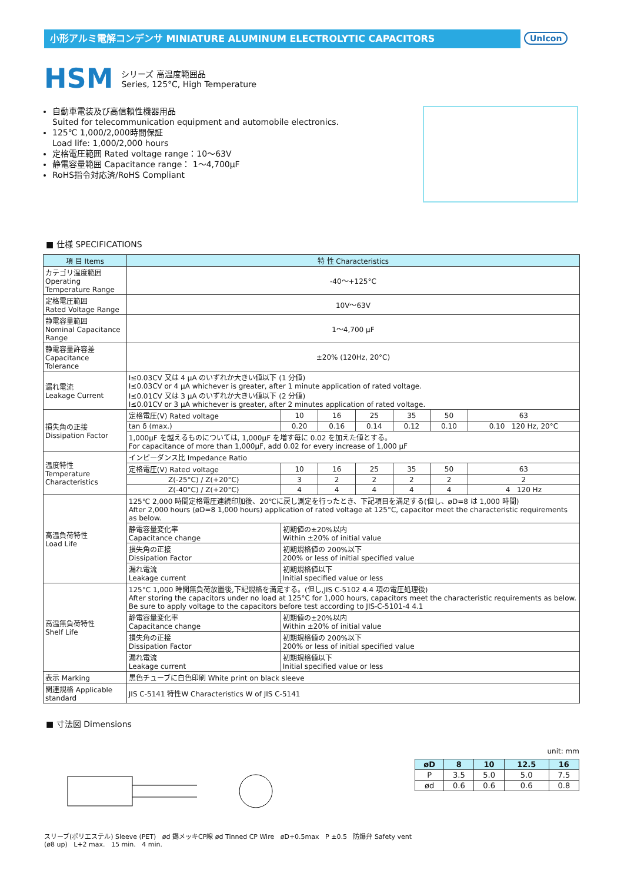小形アルミ電解コンデンサ MINIATURE ALUMINUM ELECTROLYTIC CAPACITORS
UnIcon
HSM
シリーズ 高温度範囲品
Series, 125°C, High Temperature
自動車電装及び高信頼性機器用品
Suited for telecommunication equipment and automobile electronics.
125℃ 1,000/2,000時間保証
Load life: 1,000/2,000 hours
定格電圧範囲 Rated voltage range：10～63V
静電容量範囲 Capacitance range： 1～4,700µF
RoHS指令対応済/RoHS Compliant
■ 仕様 SPECIFICATIONS
| 項 目 Items | 特 性 Characteristics | | | | | | |
| --- | --- | --- | --- | --- | --- | --- | --- |
| カテゴリ温度範囲 Operating Temperature Range | -40～+125°C | | | | | | |
| 定格電圧範囲 Rated Voltage Range | 10V～63V | | | | | | |
| 静電容量範囲 Nominal Capacitance Range | 1～4,700 µF | | | | | | |
| 静電容量許容差 Capacitance Tolerance | ±20% (120Hz, 20°C) | | | | | | |
| 漏れ電流 Leakage Current | I≤0.03CV 又は 4 µA のいずれか大きい値以下 (1 分値) I≤0.03CV or 4 µA whichever is greater, after 1 minute application of rated voltage. I≤0.01CV 又は 3 µA のいずれか大きい値以下 (2 分値) I≤0.01CV or 3 µA whichever is greater, after 2 minutes application of rated voltage. | | | | | | |
| 損失角の正接 Dissipation Factor | 定格電圧(V) Rated voltage | 10 | 16 | 25 | 35 | 50 | 63 |
| | tan δ (max.) | 0.20 | 0.16 | 0.14 | 0.12 | 0.10 | 0.10 120 Hz, 20°C |
| | 1,000µF を越えるものについては, 1,000µF を増す毎に 0.02 を加えた値とする。 For capacitance of more than 1,000µF, add 0.02 for every increase of 1,000 µF | | | | | | |
| 温度特性 Temperature Characteristics | インピーダンス比 Impedance Ratio | | | | | | |
| | 定格電圧(V) Rated voltage | 10 | 16 | 25 | 35 | 50 | 63 |
| | Z(-25°C) / Z(+20°C) | 3 | 2 | 2 | 2 | 2 | 2 |
| | Z(-40°C) / Z(+20°C) | 4 | 4 | 4 | 4 | 4 | 4 120 Hz |
| 高温負荷特性 Load Life | 125℃ 2,000 時間定格電圧連続印加後、20℃に戻し測定を行ったとき、下記項目を満足する(但し、øD=8 は 1,000 時間) After 2,000 hours (øD=8 1,000 hours) application of rated voltage at 125°C, capacitor meet the characteristic requirements as below. | | | | | | |
| | 静電容量変化率 Capacitance change | 初期値の±20%以内 Within ±20% of initial value | | | | | |
| | 損失角の正接 Dissipation Factor | 初期規格値の 200%以下 200% or less of initial specified value | | | | | |
| | 漏れ電流 Leakage current | 初期規格値以下 Initial specified value or less | | | | | |
| 高温無負荷特性 Shelf Life | 125°C 1,000 時間無負荷放置後,下記規格を満足する。(但し,JIS C-5102 4.4 項の電圧処理後) After storing the capacitors under no load at 125°C for 1,000 hours, capacitors meet the characteristic requirements as below. Be sure to apply voltage to the capacitors before test according to JIS-C-5101-4 4.1 | | | | | | |
| | 静電容量変化率 Capacitance change | 初期値の±20%以内 Within ±20% of initial value | | | | | |
| | 損失角の正接 Dissipation Factor | 初期規格値の 200%以下 200% or less of initial specified value | | | | | |
| | 漏れ電流 Leakage current | 初期規格値以下 Initial specified value or less | | | | | |
| 表示 Marking | 黒色チューブに白色印刷 White print on black sleeve | | | | | | |
| 関連規格 Applicable standard | JIS C-5141 特性W Characteristics W of JIS C-5141 | | | | | | |
■ 寸法図 Dimensions
スリーブ(ポリエステル) Sleeve (PET) ød 錫メッキCP線 ød Tinned CP Wire øD+0.5max P ±0.5 防爆弁 Safety vent (ø8 up) L+2 max. 15 min. 4 min.
unit: mm
| øD | 8 | 10 | 12.5 | 16 |
| --- | --- | --- | --- | --- |
| P | 3.5 | 5.0 | 5.0 | 7.5 |
| ød | 0.6 | 0.6 | 0.6 | 0.8 |